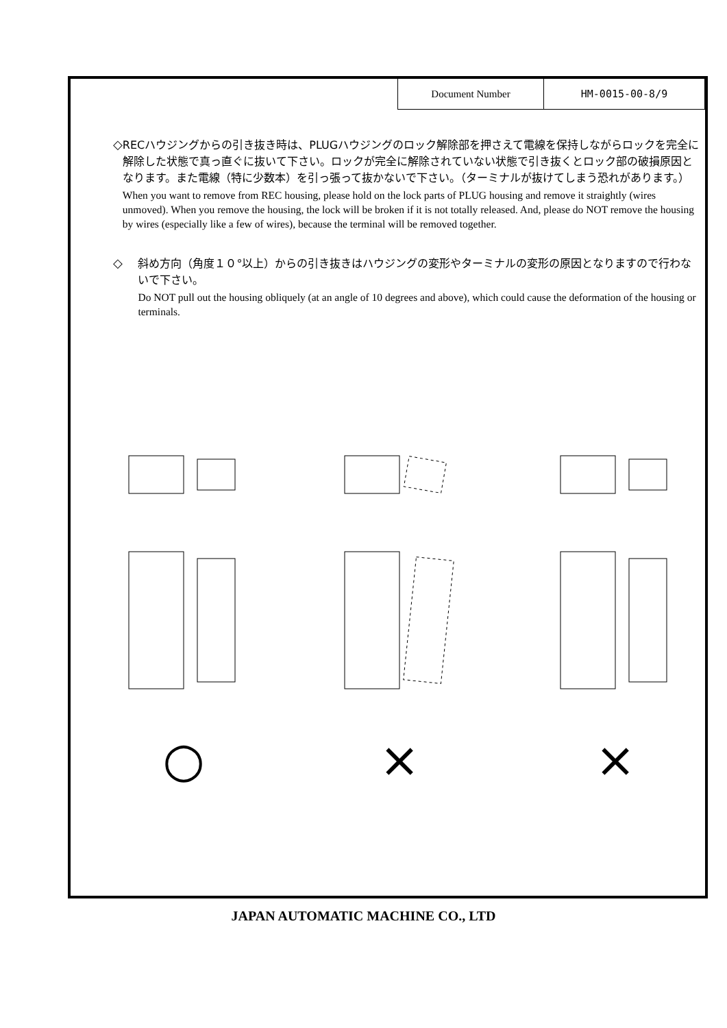| Document Number | HM-0015-00-8/9 |
◇
RECハウジングからの引き抜き時は、PLUGハウジングのロック解除部を押さえて電線を保持しながらロックを完全に解除した状態で真っ直ぐに抜いて下さい。ロックが完全に解除されていない状態で引き抜くとロック部の破損原因となります。また電線（特に少数本）を引っ張って抜かないで下さい。（ターミナルが抜けてしまう恐れがあります。）
When you want to remove from REC housing, please hold on the lock parts of PLUG housing and remove it straightly (wires unmoved). When you remove the housing, the lock will be broken if it is not totally released. And, please do NOT remove the housing by wires (especially like a few of wires), because the terminal will be removed together.
◇
斜め方向（角度１０°以上）からの引き抜きはハウジングの変形やターミナルの変形の原因となりますので行わないで下さい。
Do NOT pull out the housing obliquely (at an angle of 10 degrees and above), which could cause the deformation of the housing or terminals.
○ × ×
JAPAN AUTOMATIC MACHINE CO., LTD